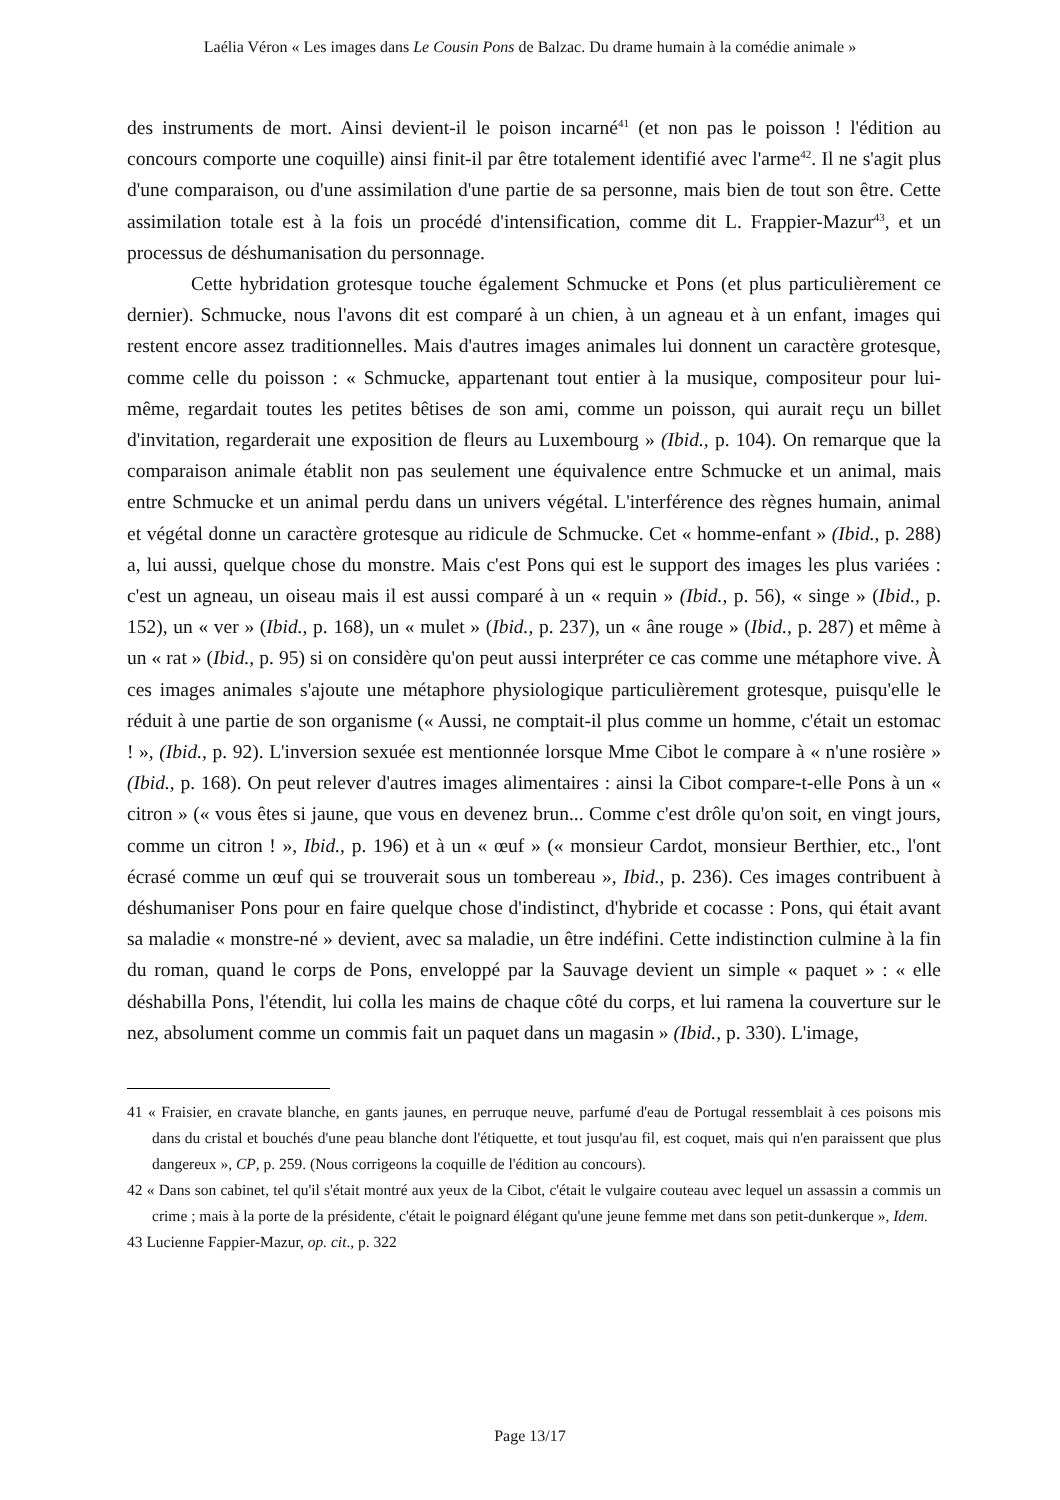Laélia Véron « Les images dans Le Cousin Pons de Balzac. Du drame humain à la comédie animale »
des instruments de mort. Ainsi devient-il le poison incarné<sup>41</sup> (et non pas le poisson ! l'édition au concours comporte une coquille) ainsi finit-il par être totalement identifié avec l'arme<sup>42</sup>. Il ne s'agit plus d'une comparaison, ou d'une assimilation d'une partie de sa personne, mais bien de tout son être. Cette assimilation totale est à la fois un procédé d'intensification, comme dit L. Frappier-Mazur<sup>43</sup>, et un processus de déshumanisation du personnage.
Cette hybridation grotesque touche également Schmucke et Pons (et plus particulièrement ce dernier). Schmucke, nous l'avons dit est comparé à un chien, à un agneau et à un enfant, images qui restent encore assez traditionnelles. Mais d'autres images animales lui donnent un caractère grotesque, comme celle du poisson : « Schmucke, appartenant tout entier à la musique, compositeur pour lui-même, regardait toutes les petites bêtises de son ami, comme un poisson, qui aurait reçu un billet d'invitation, regarderait une exposition de fleurs au Luxembourg » (Ibid., p. 104). On remarque que la comparaison animale établit non pas seulement une équivalence entre Schmucke et un animal, mais entre Schmucke et un animal perdu dans un univers végétal. L'interférence des règnes humain, animal et végétal donne un caractère grotesque au ridicule de Schmucke. Cet « homme-enfant » (Ibid., p. 288) a, lui aussi, quelque chose du monstre. Mais c'est Pons qui est le support des images les plus variées : c'est un agneau, un oiseau mais il est aussi comparé à un « requin » (Ibid., p. 56), « singe » (Ibid., p. 152), un « ver » (Ibid., p. 168), un « mulet » (Ibid., p. 237), un « âne rouge » (Ibid., p. 287) et même à un « rat » (Ibid., p. 95) si on considère qu'on peut aussi interpréter ce cas comme une métaphore vive. À ces images animales s'ajoute une métaphore physiologique particulièrement grotesque, puisqu'elle le réduit à une partie de son organisme (« Aussi, ne comptait-il plus comme un homme, c'était un estomac ! », (Ibid., p. 92). L'inversion sexuée est mentionnée lorsque Mme Cibot le compare à « n'une rosière » (Ibid., p. 168). On peut relever d'autres images alimentaires : ainsi la Cibot compare-t-elle Pons à un « citron » (« vous êtes si jaune, que vous en devenez brun... Comme c'est drôle qu'on soit, en vingt jours, comme un citron ! », Ibid., p. 196) et à un « œuf » (« monsieur Cardot, monsieur Berthier, etc., l'ont écrasé comme un œuf qui se trouverait sous un tombereau », Ibid., p. 236). Ces images contribuent à déshumaniser Pons pour en faire quelque chose d'indistinct, d'hybride et cocasse : Pons, qui était avant sa maladie « monstre-né » devient, avec sa maladie, un être indéfini. Cette indistinction culmine à la fin du roman, quand le corps de Pons, enveloppé par la Sauvage devient un simple « paquet » : « elle déshabilla Pons, l'étendit, lui colla les mains de chaque côté du corps, et lui ramena la couverture sur le nez, absolument comme un commis fait un paquet dans un magasin » (Ibid., p. 330). L'image,
41 « Fraisier, en cravate blanche, en gants jaunes, en perruque neuve, parfumé d'eau de Portugal ressemblait à ces poisons mis dans du cristal et bouchés d'une peau blanche dont l'étiquette, et tout jusqu'au fil, est coquet, mais qui n'en paraissent que plus dangereux », CP, p. 259. (Nous corrigeons la coquille de l'édition au concours).
42 « Dans son cabinet, tel qu'il s'était montré aux yeux de la Cibot, c'était le vulgaire couteau avec lequel un assassin a commis un crime ; mais à la porte de la présidente, c'était le poignard élégant qu'une jeune femme met dans son petit-dunkerque », Idem.
43 Lucienne Fappier-Mazur, op. cit., p. 322
Page 13/17